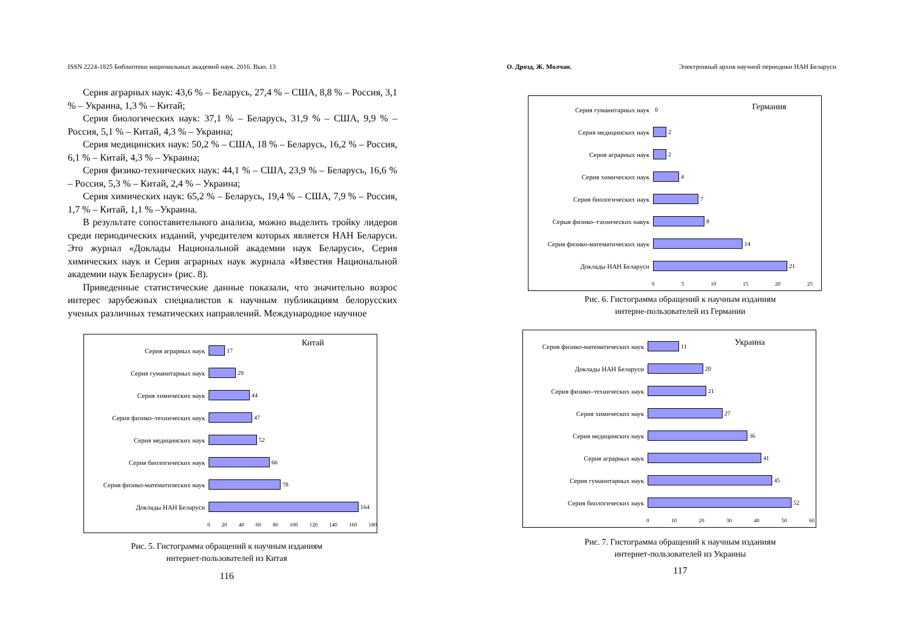ISSN 2224-1825 Библиотеки национальных академий наук. 2016. Вып. 13
Серия аграрных наук: 43,6 % – Беларусь, 27,4 % – США, 8,8 % – Россия, 3,1 % – Украина, 1,3 % – Китай;
Серия биологических наук: 37,1 % – Беларусь, 31,9 % – США, 9,9 % – Россия, 5,1 % – Китай, 4,3 % – Украина;
Серия медицинских наук: 50,2 % – США, 18 % – Беларусь, 16,2 % – Россия, 6,1 % – Китай, 4,3 % – Украина;
Серия физико-технических наук: 44,1 % – США, 23,9 % – Беларусь, 16,6 % – Россия, 5,3 % – Китай, 2,4 % – Украина;
Серия химических наук: 65,2 % – Беларусь, 19,4 % – США, 7,9 % – Россия, 1,7 % – Китай, 1,1 % –Украина.
В результате сопоставительного анализа, можно выделить тройку лидеров среди периодических изданий, учредителем которых является НАН Беларуси. Это журнал «Доклады Национальной академии наук Беларуси», Серия химических наук и Серия аграрных наук журнала «Известия Национальной академии наук Беларуси» (рис. 8).
Приведенные статистические данные показали, что значительно возрос интерес зарубежных специалистов к научным публикациям белорусских ученых различных тематических направлений. Международное научное
Китай
Серия аграрных наук 17
Серия гуманитарных наук 29
Серия химических наук 44
Серия физико–технических наук 47
Серия медицинских наук 52
Серия биологических наук 66
Серия физико-математических наук
78
Доклады НАН Беларуси 164
0 20 40 60 80 100 120 140 160 180
Рис. 5. Гистограмма обращений к научным изданиям
интернет-пользователей из Китая
116
О. Дрозд, Ж. Молчан. Электронный архив научной периодики НАН Беларуси
Германия
Серия гуманитарных наук 0
Серия медицинских наук 2
Серия аграрных наук 2
Серия химических наук 4
Серия биологических наук 7
Серыя физико–тэхнических навук 8
Серия физико-математических наук
14
Доклады НАН Беларуси 21
0 5 10 15 20 25
Рис. 6. Гистограмма обращений к научным изданиям
интерне-пользователей из Германии
Украина
Серия физико-математических наук
11
Доклады НАН Беларуси 20
Серия физико–технических наук 21
Серия химических наук 27
Серия медицинских наук 36
Серия аграрных наук 41
Серия гуманитарных наук 45
Серия биологических наук 52
0 10 20 30 40 50 60
Рис. 7. Гистограмма обращений к научным изданиям
интернет-пользователей из Украины
117